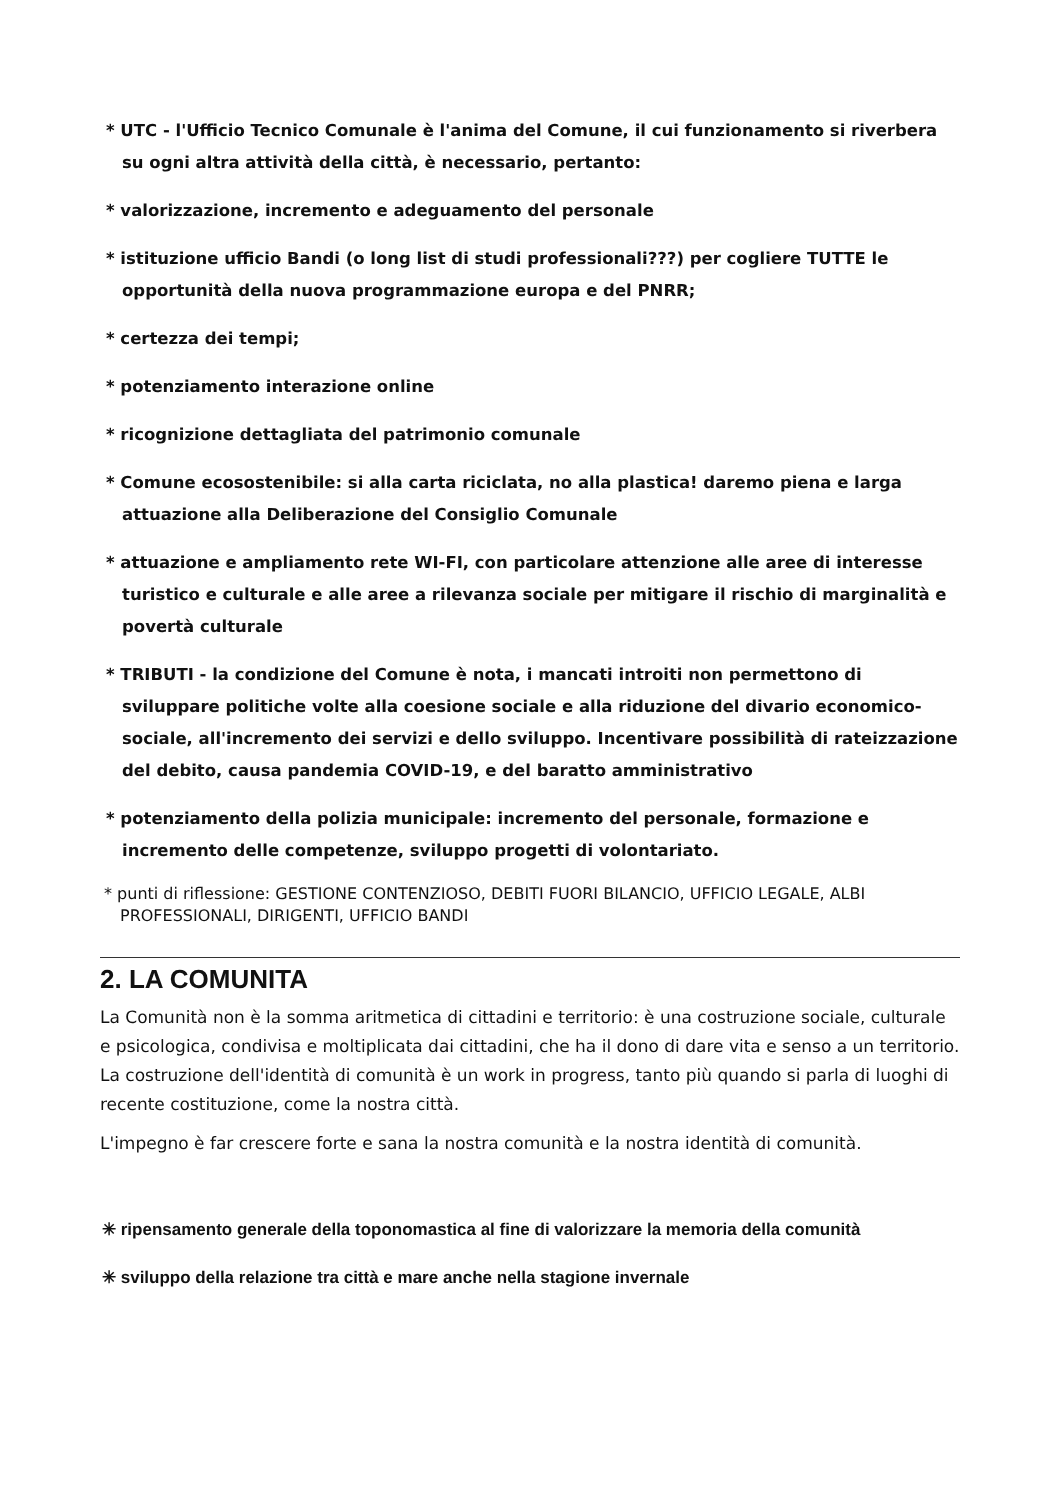* UTC - l'Ufficio Tecnico Comunale è l'anima del Comune, il cui funzionamento si riverbera su ogni altra attività della città, è necessario, pertanto:
* valorizzazione, incremento e adeguamento del personale
* istituzione ufficio Bandi (o long list di studi professionali???) per cogliere TUTTE le opportunità della nuova programmazione europa e del PNRR;
* certezza dei tempi;
* potenziamento interazione online
* ricognizione dettagliata del patrimonio comunale
* Comune ecosostenibile: si alla carta riciclata, no alla plastica! daremo piena e larga attuazione alla Deliberazione del Consiglio Comunale
* attuazione e ampliamento rete WI-FI, con particolare attenzione alle aree di interesse turistico e culturale e alle aree a rilevanza sociale per mitigare il rischio di marginalità e povertà culturale
* TRIBUTI - la condizione del Comune è nota, i mancati introiti non permettono di sviluppare politiche volte alla coesione sociale e alla riduzione del divario economico-sociale, all'incremento dei servizi e dello sviluppo. Incentivare possibilità di rateizzazione del debito, causa pandemia COVID-19, e del baratto amministrativo
* potenziamento della polizia municipale: incremento del personale, formazione e incremento delle competenze, sviluppo progetti di volontariato.
* punti di riflessione: GESTIONE CONTENZIOSO, DEBITI FUORI BILANCIO, UFFICIO LEGALE, ALBI PROFESSIONALI, DIRIGENTI, UFFICIO BANDI
2. LA COMUNITA
La Comunità non è la somma aritmetica di cittadini e territorio: è una costruzione sociale, culturale e psicologica, condivisa e moltiplicata dai cittadini, che ha il dono di dare vita e senso a un territorio. La costruzione dell'identità di comunità è un work in progress, tanto più quando si parla di luoghi di recente costituzione, come la nostra città.
L'impegno è far crescere forte e sana la nostra comunità e la nostra identità di comunità.
✳ ripensamento generale della toponomastica al fine di valorizzare la memoria della comunità
✳ sviluppo della relazione tra città e mare anche nella stagione invernale